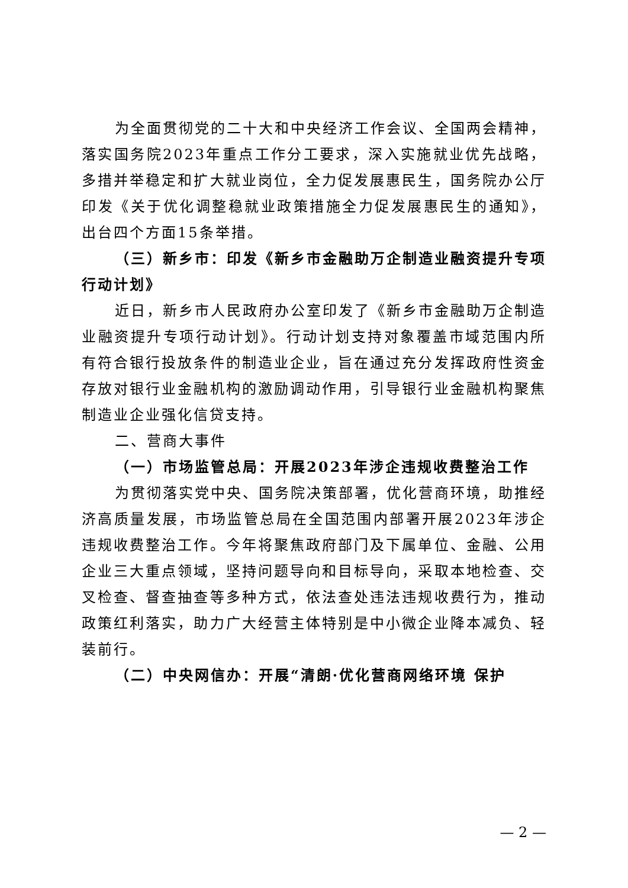为全面贯彻党的二十大和中央经济工作会议、全国两会精神，落实国务院2023年重点工作分工要求，深入实施就业优先战略，多措并举稳定和扩大就业岗位，全力促发展惠民生，国务院办公厅印发《关于优化调整稳就业政策措施全力促发展惠民生的通知》，出台四个方面15条举措。
（三）新乡市：印发《新乡市金融助万企制造业融资提升专项行动计划》
近日，新乡市人民政府办公室印发了《新乡市金融助万企制造业融资提升专项行动计划》。行动计划支持对象覆盖市域范围内所有符合银行投放条件的制造业企业，旨在通过充分发挥政府性资金存放对银行业金融机构的激励调动作用，引导银行业金融机构聚焦制造业企业强化信贷支持。
二、营商大事件
（一）市场监管总局：开展2023年涉企违规收费整治工作
为贯彻落实党中央、国务院决策部署，优化营商环境，助推经济高质量发展，市场监管总局在全国范围内部署开展2023年涉企违规收费整治工作。今年将聚焦政府部门及下属单位、金融、公用企业三大重点领域，坚持问题导向和目标导向，采取本地检查、交叉检查、督查抽查等多种方式，依法查处违法违规收费行为，推动政策红利落实，助力广大经营主体特别是中小微企业降本减负、轻装前行。
（二）中央网信办：开展“清朗·优化营商网络环境 保护
— 2 —